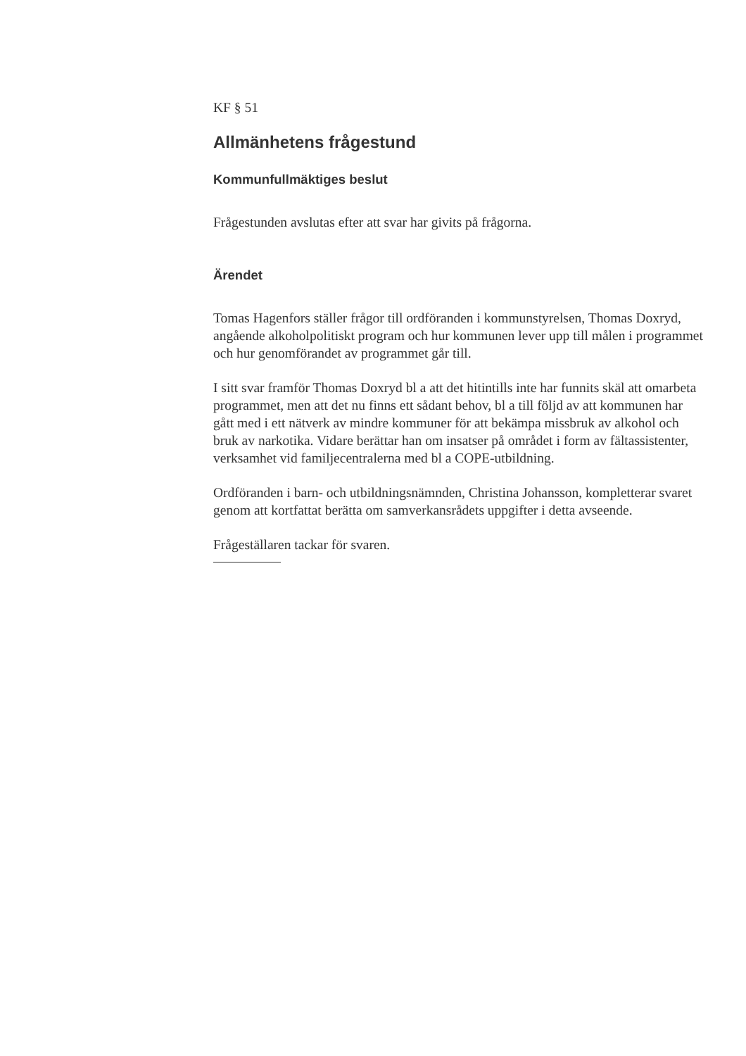KF § 51
Allmänhetens frågestund
Kommunfullmäktiges beslut
Frågestunden avslutas efter att svar har givits på frågorna.
Ärendet
Tomas Hagenfors ställer frågor till ordföranden i kommunstyrelsen, Thomas Doxryd, angående alkoholpolitiskt program och hur kommunen lever upp till målen i programmet och hur genomförandet av programmet går till.
I sitt svar framför Thomas Doxryd bl a att det hitintills inte har funnits skäl att omarbeta programmet, men att det nu finns ett sådant behov, bl a till följd av att kommunen har gått med i ett nätverk av mindre kommuner för att bekämpa missbruk av alkohol och bruk av narkotika. Vidare berättar han om insatser på området i form av fältassistenter, verksamhet vid familjecentralerna med bl a COPE-utbildning.
Ordföranden i barn- och utbildningsnämnden, Christina Johansson, kompletterar svaret genom att kortfattat berätta om samverkansrådets uppgifter i detta avseende.
Frågeställaren tackar för svaren.